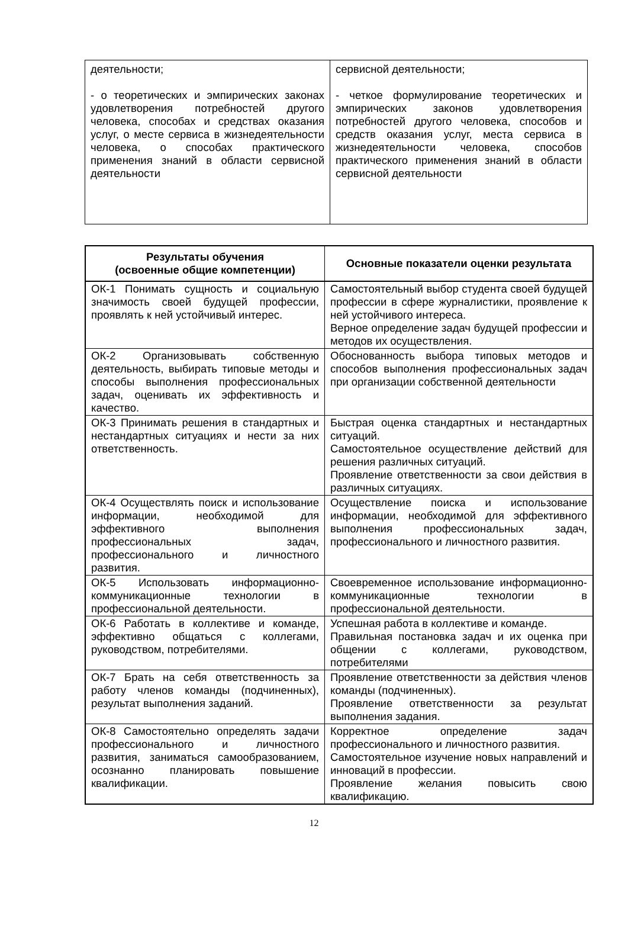| деятельности; - о теоретических и эмпирических законах удовлетворения потребностей другого человека, способах и средствах оказания услуг, о месте сервиса в жизнедеятельности человека, о способах практического применения знаний в области сервисной деятельности | сервисной деятельности; - четкое формулирование теоретических и эмпирических законов удовлетворения потребностей другого человека, способов и средств оказания услуг, места сервиса в жизнедеятельности человека, способов практического применения знаний в области сервисной деятельности |
| Результаты обучения (освоенные общие компетенции) | Основные показатели оценки результата |
| --- | --- |
| ОК-1 Понимать сущность и социальную значимость своей будущей профессии, проявлять к ней устойчивый интерес. | Самостоятельный выбор студента своей будущей профессии в сфере журналистики, проявление к ней устойчивого интереса. Верное определение задач будущей профессии и методов их осуществления. |
| ОК-2 Организовывать собственную деятельность, выбирать типовые методы и способы выполнения профессиональных задач, оценивать их эффективность и качество. | Обоснованность выбора типовых методов и способов выполнения профессиональных задач при организации собственной деятельности |
| ОК-3 Принимать решения в стандартных и нестандартных ситуациях и нести за них ответственность. | Быстрая оценка стандартных и нестандартных ситуаций. Самостоятельное осуществление действий для решения различных ситуаций. Проявление ответственности за свои действия в различных ситуациях. |
| ОК-4 Осуществлять поиск и использование информации, необходимой для эффективного выполнения профессиональных задач, профессионального и личностного развития. | Осуществление поиска и использование информации, необходимой для эффективного выполнения профессиональных задач, профессионального и личностного развития. |
| ОК-5 Использовать информационно-коммуникационные технологии в профессиональной деятельности. | Своевременное использование информационно-коммуникационные технологии в профессиональной деятельности. |
| ОК-6 Работать в коллективе и команде, эффективно общаться с коллегами, руководством, потребителями. | Успешная работа в коллективе и команде. Правильная постановка задач и их оценка при общении с коллегами, руководством, потребителями |
| ОК-7 Брать на себя ответственность за работу членов команды (подчиненных), результат выполнения заданий. | Проявление ответственности за действия членов команды (подчиненных). Проявление ответственности за результат выполнения задания. |
| ОК-8 Самостоятельно определять задачи профессионального и личностного развития, заниматься самообразованием, осознанно планировать повышение квалификации. | Корректное определение задач профессионального и личностного развития. Самостоятельное изучение новых направлений и инноваций в профессии. Проявление желания повысить свою квалификацию. |
12